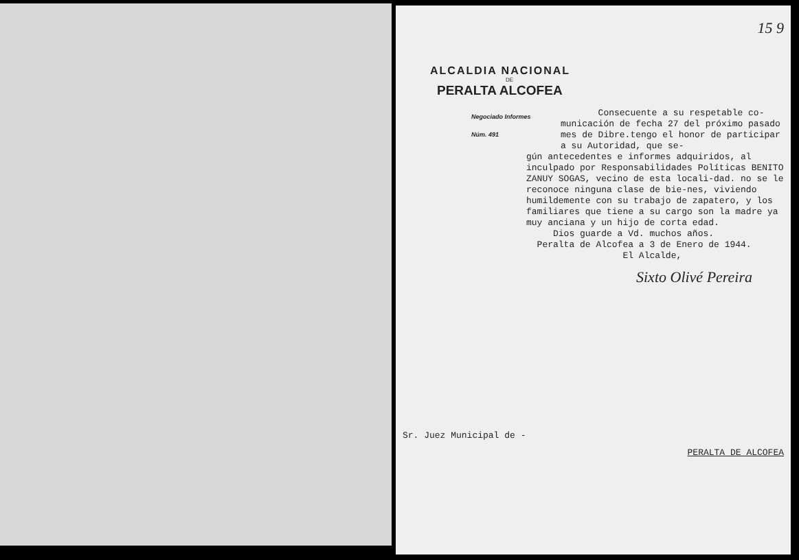15 9
ALCALDIA NACIONAL
DE
PERALTA ALCOFEA
Negociado Informes
Núm. 491
Consecuente a su respetable co-
municación de fecha 27 del próximo pasado mes de Dibre.tengo el honor de participar a su Autoridad, que se-
gún antecedentes e informes adquiridos, al inculpado por Responsabilidades Políticas BENITO ZANUY SOGAS, vecino de esta locali-dad. no se le reconoce ninguna clase de bie-nes, viviendo humildemente con su trabajo de zapatero, y los familiares que tiene a su cargo son la madre ya muy anciana y un hijo de corta edad.
Dios guarde a Vd. muchos años.
Peralta de Alcofea a 3 de Enero de 1944.
El Alcalde,
Sixto Olivé Pereira
Sr. Juez Municipal de -
PERALTA DE ALCOFEA